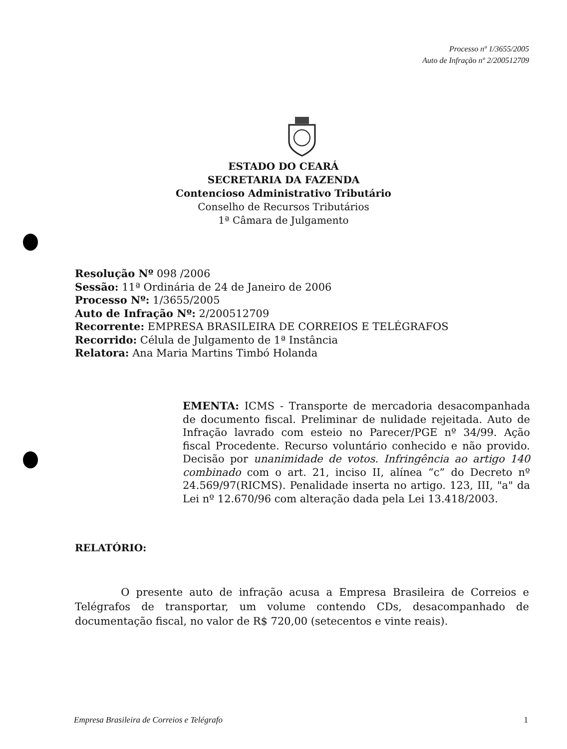Processo nº 1/3655/2005
Auto de Infração nº 2/200512709
ESTADO DO CEARÁ
SECRETARIA DA FAZENDA
Contencioso Administrativo Tributário
Conselho de Recursos Tributários
1ª Câmara de Julgamento
Resolução Nº 098 /2006
Sessão: 11ª Ordinária de 24 de Janeiro de 2006
Processo Nº: 1/3655/2005
Auto de Infração Nº: 2/200512709
Recorrente: EMPRESA BRASILEIRA DE CORREIOS E TELÉGRAFOS
Recorrido: Célula de Julgamento de 1ª Instância
Relatora: Ana Maria Martins Timbó Holanda
EMENTA: ICMS - Transporte de mercadoria desacompanhada de documento fiscal. Preliminar de nulidade rejeitada. Auto de Infração lavrado com esteio no Parecer/PGE nº 34/99. Ação fiscal Procedente. Recurso voluntário conhecido e não provido. Decisão por unanimidade de votos. Infringência ao artigo 140 combinado com o art. 21, inciso II, alínea “c” do Decreto nº 24.569/97(RICMS). Penalidade inserta no artigo. 123, III, "a" da Lei nº 12.670/96 com alteração dada pela Lei 13.418/2003.
RELATÓRIO:
O presente auto de infração acusa a Empresa Brasileira de Correios e Telégrafos de transportar, um volume contendo CDs, desacompanhado de documentação fiscal, no valor de R$ 720,00 (setecentos e vinte reais).
Empresa Brasileira de Correios e Telégrafo 1